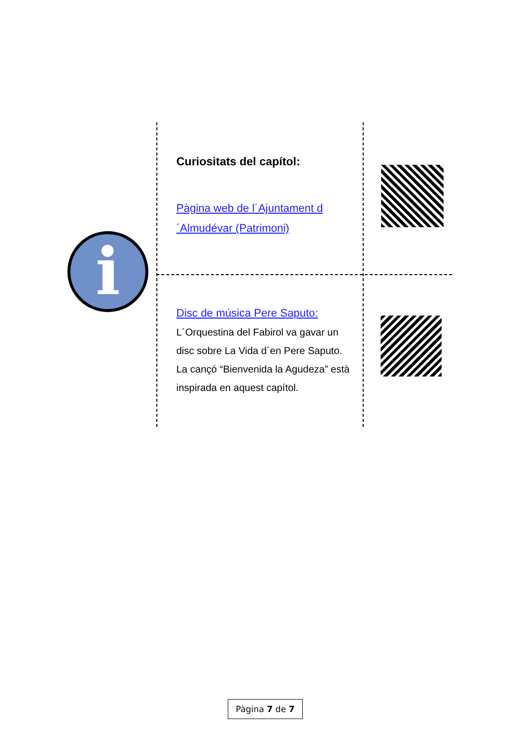i
Curiositats del capítol:
Pàgina web de l´Ajuntament d´Almudévar (Patrimoni)
Disc de música Pere Saputo:
L´Orquestina del Fabirol va gavar un disc sobre La Vida d´en Pere Saputo. La cançó “Bienvenida la Agudeza” està inspirada en aquest capítol.
Pàgina 7 de 7